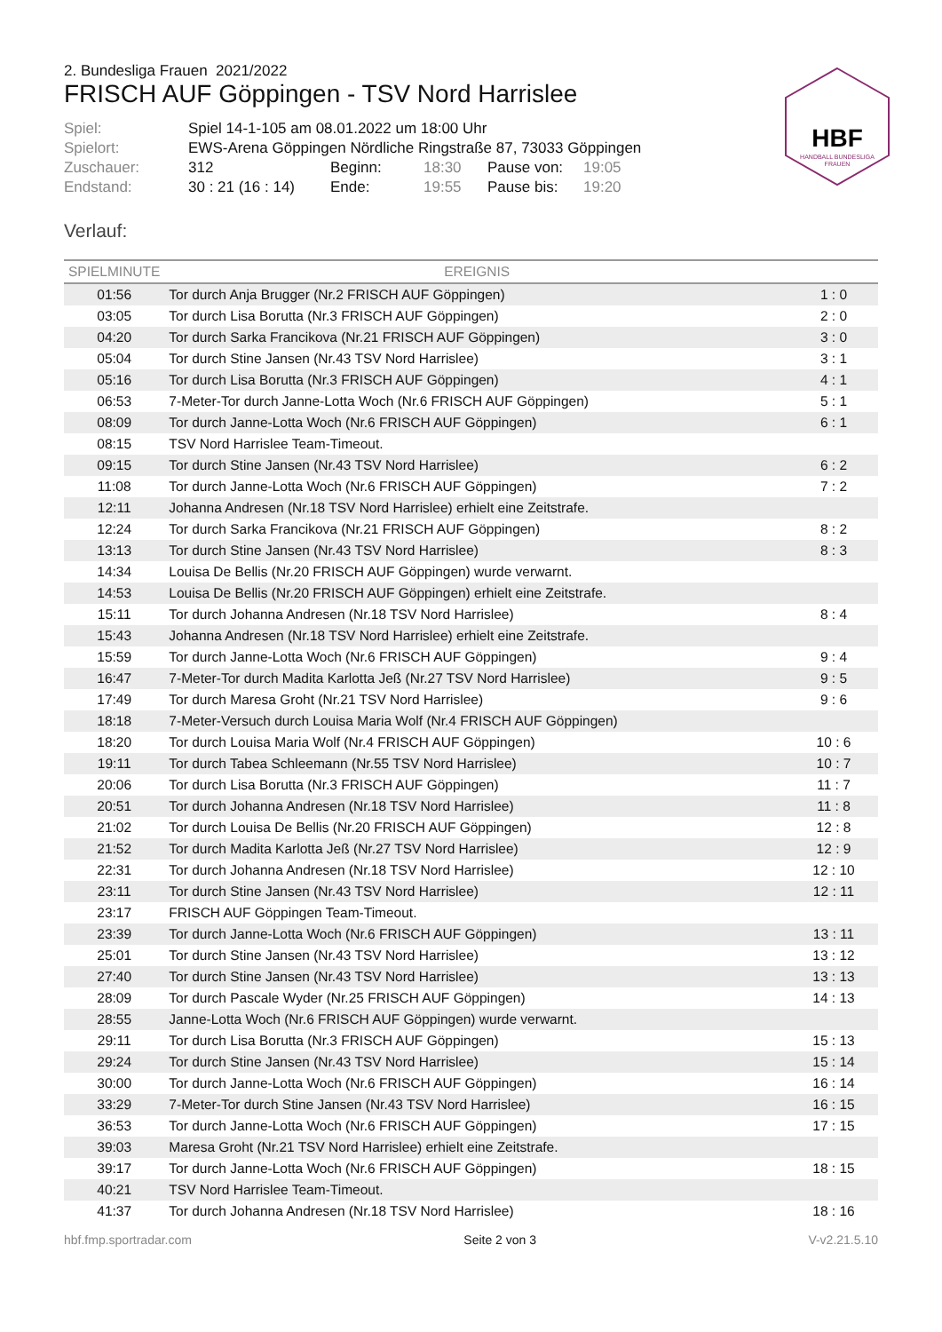HBF
HANDBALL BUNDESLIGA
FRAUEN
2. Bundesliga Frauen 2021/2022
FRISCH AUF Göppingen - TSV Nord Harrislee
| Spiel: | Spiel 14-1-105 am 08.01.2022 um 18:00 Uhr | | | | |
| Spielort: | EWS-Arena Göppingen Nördliche Ringstraße 87, 73033 Göppingen | | | | |
| Zuschauer: | 312 | Beginn: | 18:30 | Pause von: | 19:05 |
| Endstand: | 30 : 21 (16 : 14) | Ende: | 19:55 | Pause bis: | 19:20 |
Verlauf:
| SPIELMINUTE | EREIGNIS | |
| --- | --- | --- |
| 01:56 | Tor durch Anja Brugger (Nr.2 FRISCH AUF Göppingen) | 1 : 0 |
| 03:05 | Tor durch Lisa Borutta (Nr.3 FRISCH AUF Göppingen) | 2 : 0 |
| 04:20 | Tor durch Sarka Francikova (Nr.21 FRISCH AUF Göppingen) | 3 : 0 |
| 05:04 | Tor durch Stine Jansen (Nr.43 TSV Nord Harrislee) | 3 : 1 |
| 05:16 | Tor durch Lisa Borutta (Nr.3 FRISCH AUF Göppingen) | 4 : 1 |
| 06:53 | 7-Meter-Tor durch Janne-Lotta Woch (Nr.6 FRISCH AUF Göppingen) | 5 : 1 |
| 08:09 | Tor durch Janne-Lotta Woch (Nr.6 FRISCH AUF Göppingen) | 6 : 1 |
| 08:15 | TSV Nord Harrislee Team-Timeout. | |
| 09:15 | Tor durch Stine Jansen (Nr.43 TSV Nord Harrislee) | 6 : 2 |
| 11:08 | Tor durch Janne-Lotta Woch (Nr.6 FRISCH AUF Göppingen) | 7 : 2 |
| 12:11 | Johanna Andresen (Nr.18 TSV Nord Harrislee) erhielt eine Zeitstrafe. | |
| 12:24 | Tor durch Sarka Francikova (Nr.21 FRISCH AUF Göppingen) | 8 : 2 |
| 13:13 | Tor durch Stine Jansen (Nr.43 TSV Nord Harrislee) | 8 : 3 |
| 14:34 | Louisa De Bellis (Nr.20 FRISCH AUF Göppingen) wurde verwarnt. | |
| 14:53 | Louisa De Bellis (Nr.20 FRISCH AUF Göppingen) erhielt eine Zeitstrafe. | |
| 15:11 | Tor durch Johanna Andresen (Nr.18 TSV Nord Harrislee) | 8 : 4 |
| 15:43 | Johanna Andresen (Nr.18 TSV Nord Harrislee) erhielt eine Zeitstrafe. | |
| 15:59 | Tor durch Janne-Lotta Woch (Nr.6 FRISCH AUF Göppingen) | 9 : 4 |
| 16:47 | 7-Meter-Tor durch Madita Karlotta Jeß (Nr.27 TSV Nord Harrislee) | 9 : 5 |
| 17:49 | Tor durch Maresa Groht (Nr.21 TSV Nord Harrislee) | 9 : 6 |
| 18:18 | 7-Meter-Versuch durch Louisa Maria Wolf (Nr.4 FRISCH AUF Göppingen) | |
| 18:20 | Tor durch Louisa Maria Wolf (Nr.4 FRISCH AUF Göppingen) | 10 : 6 |
| 19:11 | Tor durch Tabea Schleemann (Nr.55 TSV Nord Harrislee) | 10 : 7 |
| 20:06 | Tor durch Lisa Borutta (Nr.3 FRISCH AUF Göppingen) | 11 : 7 |
| 20:51 | Tor durch Johanna Andresen (Nr.18 TSV Nord Harrislee) | 11 : 8 |
| 21:02 | Tor durch Louisa De Bellis (Nr.20 FRISCH AUF Göppingen) | 12 : 8 |
| 21:52 | Tor durch Madita Karlotta Jeß (Nr.27 TSV Nord Harrislee) | 12 : 9 |
| 22:31 | Tor durch Johanna Andresen (Nr.18 TSV Nord Harrislee) | 12 : 10 |
| 23:11 | Tor durch Stine Jansen (Nr.43 TSV Nord Harrislee) | 12 : 11 |
| 23:17 | FRISCH AUF Göppingen Team-Timeout. | |
| 23:39 | Tor durch Janne-Lotta Woch (Nr.6 FRISCH AUF Göppingen) | 13 : 11 |
| 25:01 | Tor durch Stine Jansen (Nr.43 TSV Nord Harrislee) | 13 : 12 |
| 27:40 | Tor durch Stine Jansen (Nr.43 TSV Nord Harrislee) | 13 : 13 |
| 28:09 | Tor durch Pascale Wyder (Nr.25 FRISCH AUF Göppingen) | 14 : 13 |
| 28:55 | Janne-Lotta Woch (Nr.6 FRISCH AUF Göppingen) wurde verwarnt. | |
| 29:11 | Tor durch Lisa Borutta (Nr.3 FRISCH AUF Göppingen) | 15 : 13 |
| 29:24 | Tor durch Stine Jansen (Nr.43 TSV Nord Harrislee) | 15 : 14 |
| 30:00 | Tor durch Janne-Lotta Woch (Nr.6 FRISCH AUF Göppingen) | 16 : 14 |
| 33:29 | 7-Meter-Tor durch Stine Jansen (Nr.43 TSV Nord Harrislee) | 16 : 15 |
| 36:53 | Tor durch Janne-Lotta Woch (Nr.6 FRISCH AUF Göppingen) | 17 : 15 |
| 39:03 | Maresa Groht (Nr.21 TSV Nord Harrislee) erhielt eine Zeitstrafe. | |
| 39:17 | Tor durch Janne-Lotta Woch (Nr.6 FRISCH AUF Göppingen) | 18 : 15 |
| 40:21 | TSV Nord Harrislee Team-Timeout. | |
| 41:37 | Tor durch Johanna Andresen (Nr.18 TSV Nord Harrislee) | 18 : 16 |
hbf.fmp.sportradar.com Seite 2 von 3 V-v2.21.5.10